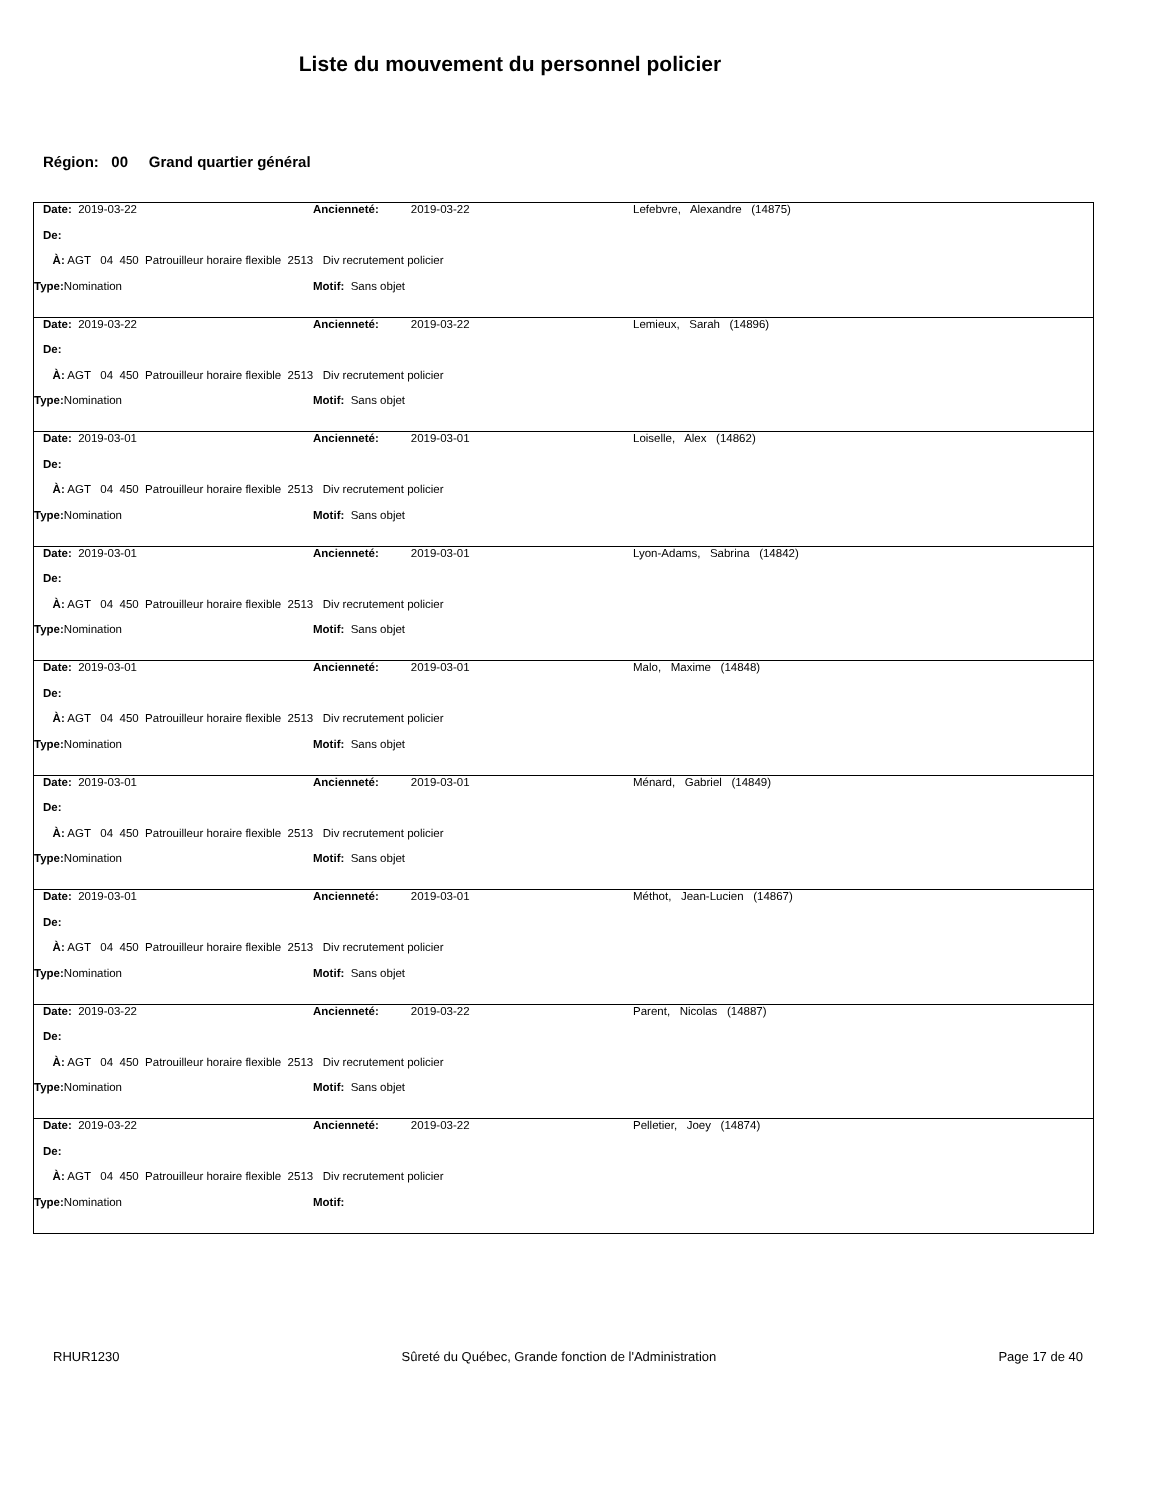Liste du mouvement du personnel policier
Région: 00 Grand quartier général
| | Date: 2019-03-22 | Ancienneté: 2019-03-22 | Lefebvre, Alexandre (14875) |
| | De: | | |
| | À: AGT 04 450 Patrouilleur horaire flexible 2513 Div recrutement policier | | |
| Type: Nomination | | Motif: Sans objet | |
| | Date: 2019-03-22 | Ancienneté: 2019-03-22 | Lemieux, Sarah (14896) |
| | De: | | |
| | À: AGT 04 450 Patrouilleur horaire flexible 2513 Div recrutement policier | | |
| Type: Nomination | | Motif: Sans objet | |
| | Date: 2019-03-01 | Ancienneté: 2019-03-01 | Loiselle, Alex (14862) |
| | De: | | |
| | À: AGT 04 450 Patrouilleur horaire flexible 2513 Div recrutement policier | | |
| Type: Nomination | | Motif: Sans objet | |
| | Date: 2019-03-01 | Ancienneté: 2019-03-01 | Lyon-Adams, Sabrina (14842) |
| | De: | | |
| | À: AGT 04 450 Patrouilleur horaire flexible 2513 Div recrutement policier | | |
| Type: Nomination | | Motif: Sans objet | |
| | Date: 2019-03-01 | Ancienneté: 2019-03-01 | Malo, Maxime (14848) |
| | De: | | |
| | À: AGT 04 450 Patrouilleur horaire flexible 2513 Div recrutement policier | | |
| Type: Nomination | | Motif: Sans objet | |
| | Date: 2019-03-01 | Ancienneté: 2019-03-01 | Ménard, Gabriel (14849) |
| | De: | | |
| | À: AGT 04 450 Patrouilleur horaire flexible 2513 Div recrutement policier | | |
| Type: Nomination | | Motif: Sans objet | |
| | Date: 2019-03-01 | Ancienneté: 2019-03-01 | Méthot, Jean-Lucien (14867) |
| | De: | | |
| | À: AGT 04 450 Patrouilleur horaire flexible 2513 Div recrutement policier | | |
| Type: Nomination | | Motif: Sans objet | |
| | Date: 2019-03-22 | Ancienneté: 2019-03-22 | Parent, Nicolas (14887) |
| | De: | | |
| | À: AGT 04 450 Patrouilleur horaire flexible 2513 Div recrutement policier | | |
| Type: Nomination | | Motif: Sans objet | |
| | Date: 2019-03-22 | Ancienneté: 2019-03-22 | Pelletier, Joey (14874) |
| | De: | | |
| | À: AGT 04 450 Patrouilleur horaire flexible 2513 Div recrutement policier | | |
| Type: Nomination | | Motif: | |
RHUR1230 Sûreté du Québec, Grande fonction de l'Administration Page 17 de 40